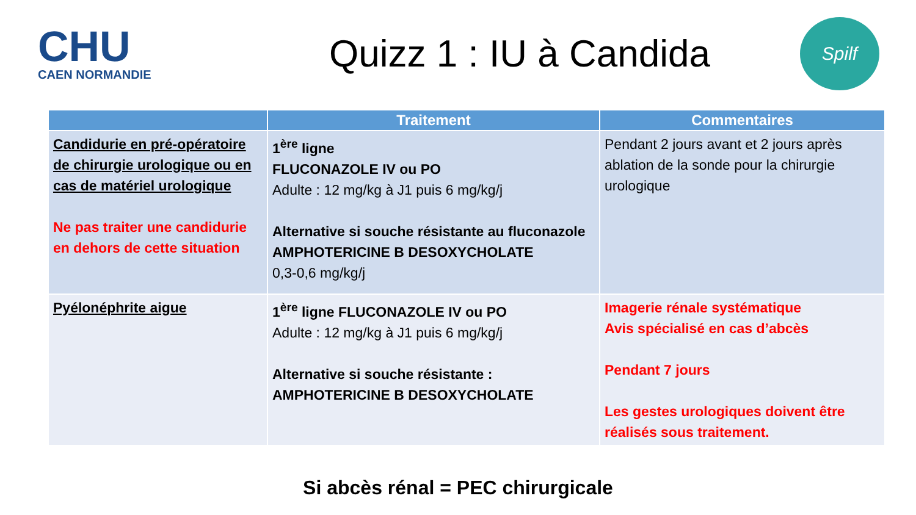CHU
CAEN NORMANDIE
Quizz 1 : IU à Candida
Spilf
| | Traitement | Commentaires |
| --- | --- | --- |
| Candidurie en pré-opératoire de chirurgie urologique ou en cas de matériel urologique Ne pas traiter une candidurie en dehors de cette situation | 1<sup>ère</sup> ligne FLUCONAZOLE IV ou PO Adulte : 12 mg/kg à J1 puis 6 mg/kg/j Alternative si souche résistante au fluconazole AMPHOTERICINE B DESOXYCHOLATE 0,3-0,6 mg/kg/j | Pendant 2 jours avant et 2 jours après ablation de la sonde pour la chirurgie urologique |
| Pyélonéphrite aigue | 1<sup>ère</sup> ligne FLUCONAZOLE IV ou PO Adulte : 12 mg/kg à J1 puis 6 mg/kg/j Alternative si souche résistante : AMPHOTERICINE B DESOXYCHOLATE | Imagerie rénale systématique Avis spécialisé en cas d’abcès Pendant 7 jours Les gestes urologiques doivent être réalisés sous traitement. |
Si abcès rénal = PEC chirurgicale